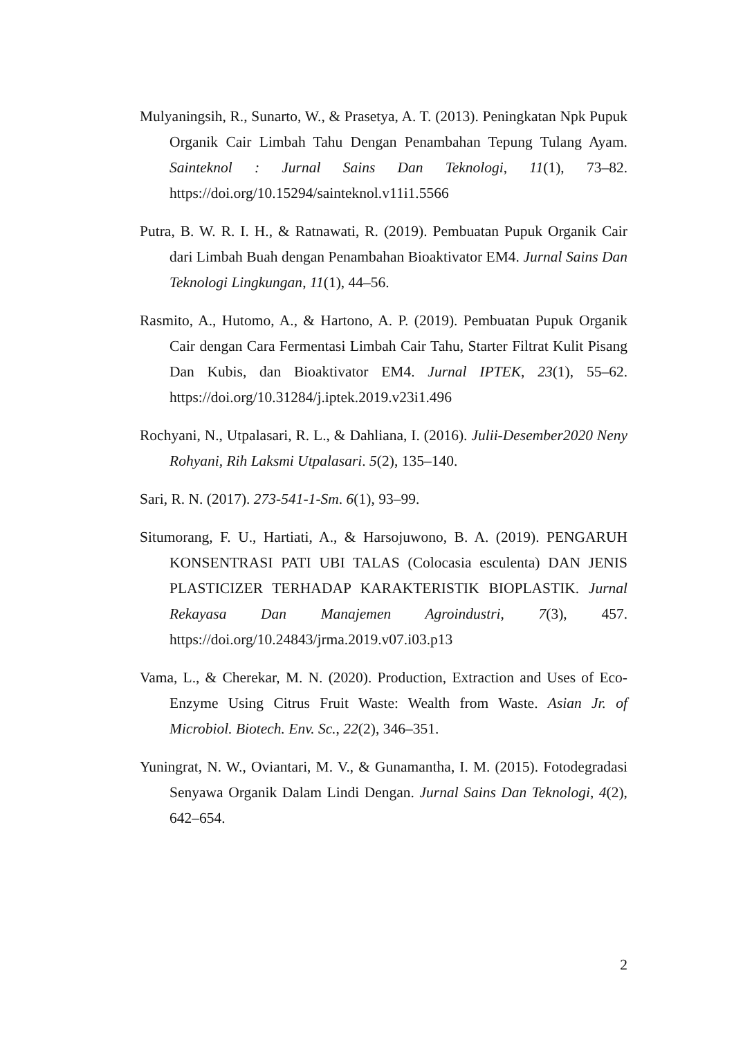Mulyaningsih, R., Sunarto, W., & Prasetya, A. T. (2013). Peningkatan Npk Pupuk Organik Cair Limbah Tahu Dengan Penambahan Tepung Tulang Ayam. Sainteknol : Jurnal Sains Dan Teknologi, 11(1), 73–82. https://doi.org/10.15294/sainteknol.v11i1.5566
Putra, B. W. R. I. H., & Ratnawati, R. (2019). Pembuatan Pupuk Organik Cair dari Limbah Buah dengan Penambahan Bioaktivator EM4. Jurnal Sains Dan Teknologi Lingkungan, 11(1), 44–56.
Rasmito, A., Hutomo, A., & Hartono, A. P. (2019). Pembuatan Pupuk Organik Cair dengan Cara Fermentasi Limbah Cair Tahu, Starter Filtrat Kulit Pisang Dan Kubis, dan Bioaktivator EM4. Jurnal IPTEK, 23(1), 55–62. https://doi.org/10.31284/j.iptek.2019.v23i1.496
Rochyani, N., Utpalasari, R. L., & Dahliana, I. (2016). Julii-Desember2020 Neny Rohyani, Rih Laksmi Utpalasari. 5(2), 135–140.
Sari, R. N. (2017). 273-541-1-Sm. 6(1), 93–99.
Situmorang, F. U., Hartiati, A., & Harsojuwono, B. A. (2019). PENGARUH KONSENTRASI PATI UBI TALAS (Colocasia esculenta) DAN JENIS PLASTICIZER TERHADAP KARAKTERISTIK BIOPLASTIK. Jurnal Rekayasa Dan Manajemen Agroindustri, 7(3), 457. https://doi.org/10.24843/jrma.2019.v07.i03.p13
Vama, L., & Cherekar, M. N. (2020). Production, Extraction and Uses of Eco-Enzyme Using Citrus Fruit Waste: Wealth from Waste. Asian Jr. of Microbiol. Biotech. Env. Sc., 22(2), 346–351.
Yuningrat, N. W., Oviantari, M. V., & Gunamantha, I. M. (2015). Fotodegradasi Senyawa Organik Dalam Lindi Dengan. Jurnal Sains Dan Teknologi, 4(2), 642–654.
2